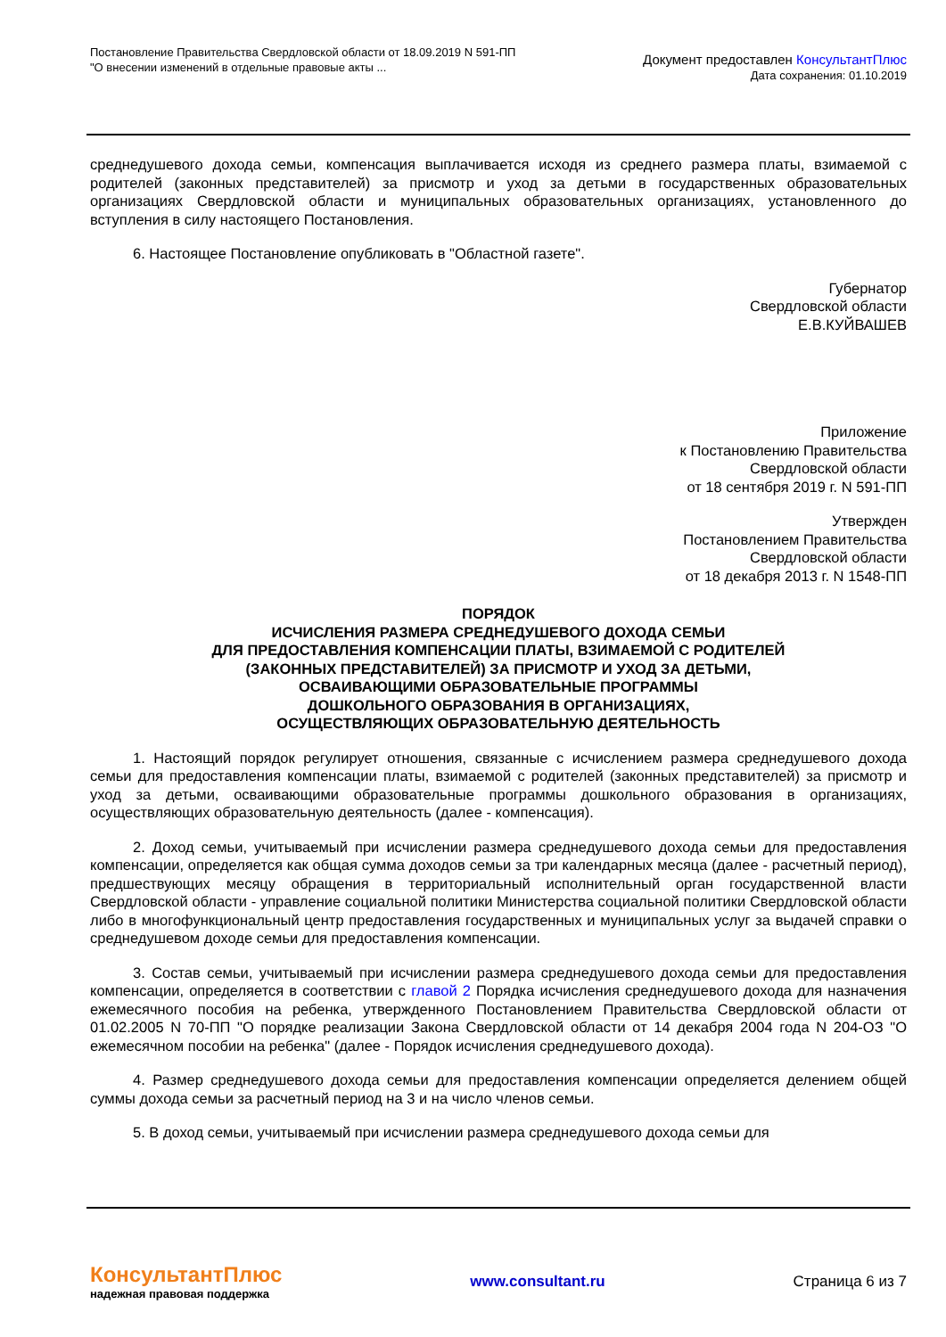Постановление Правительства Свердловской области от 18.09.2019 N 591-ПП
"О внесении изменений в отдельные правовые акты ...
Документ предоставлен КонсультантПлюс
Дата сохранения: 01.10.2019
среднедушевого дохода семьи, компенсация выплачивается исходя из среднего размера платы, взимаемой с родителей (законных представителей) за присмотр и уход за детьми в государственных образовательных организациях Свердловской области и муниципальных образовательных организациях, установленного до вступления в силу настоящего Постановления.
6. Настоящее Постановление опубликовать в "Областной газете".
Губернатор
Свердловской области
Е.В.КУЙВАШЕВ
Приложение
к Постановлению Правительства
Свердловской области
от 18 сентября 2019 г. N 591-ПП
Утвержден
Постановлением Правительства
Свердловской области
от 18 декабря 2013 г. N 1548-ПП
ПОРЯДОК
ИСЧИСЛЕНИЯ РАЗМЕРА СРЕДНЕДУШЕВОГО ДОХОДА СЕМЬИ
ДЛЯ ПРЕДОСТАВЛЕНИЯ КОМПЕНСАЦИИ ПЛАТЫ, ВЗИМАЕМОЙ С РОДИТЕЛЕЙ
(ЗАКОННЫХ ПРЕДСТАВИТЕЛЕЙ) ЗА ПРИСМОТР И УХОД ЗА ДЕТЬМИ,
ОСВАИВАЮЩИМИ ОБРАЗОВАТЕЛЬНЫЕ ПРОГРАММЫ
ДОШКОЛЬНОГО ОБРАЗОВАНИЯ В ОРГАНИЗАЦИЯХ,
ОСУЩЕСТВЛЯЮЩИХ ОБРАЗОВАТЕЛЬНУЮ ДЕЯТЕЛЬНОСТЬ
1. Настоящий порядок регулирует отношения, связанные с исчислением размера среднедушевого дохода семьи для предоставления компенсации платы, взимаемой с родителей (законных представителей) за присмотр и уход за детьми, осваивающими образовательные программы дошкольного образования в организациях, осуществляющих образовательную деятельность (далее - компенсация).
2. Доход семьи, учитываемый при исчислении размера среднедушевого дохода семьи для предоставления компенсации, определяется как общая сумма доходов семьи за три календарных месяца (далее - расчетный период), предшествующих месяцу обращения в территориальный исполнительный орган государственной власти Свердловской области - управление социальной политики Министерства социальной политики Свердловской области либо в многофункциональный центр предоставления государственных и муниципальных услуг за выдачей справки о среднедушевом доходе семьи для предоставления компенсации.
3. Состав семьи, учитываемый при исчислении размера среднедушевого дохода семьи для предоставления компенсации, определяется в соответствии с главой 2 Порядка исчисления среднедушевого дохода для назначения ежемесячного пособия на ребенка, утвержденного Постановлением Правительства Свердловской области от 01.02.2005 N 70-ПП "О порядке реализации Закона Свердловской области от 14 декабря 2004 года N 204-ОЗ "О ежемесячном пособии на ребенка" (далее - Порядок исчисления среднедушевого дохода).
4. Размер среднедушевого дохода семьи для предоставления компенсации определяется делением общей суммы дохода семьи за расчетный период на 3 и на число членов семьи.
5. В доход семьи, учитываемый при исчислении размера среднедушевого дохода семьи для
КонсультантПлюс
надежная правовая поддержка
www.consultant.ru Страница 6 из 7